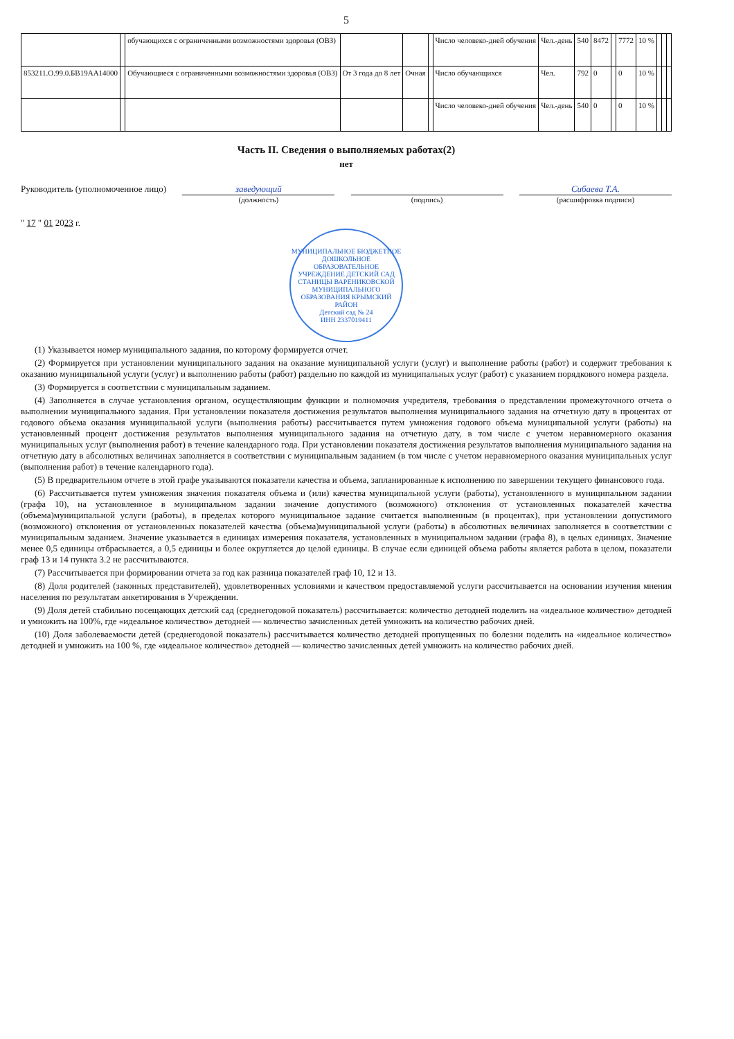5
| | | обучающихся с ограниченными возможностями здоровья (ОВЗ) | | | | Число человеко-дней обучения | Чел.-день | 540 | 8472 | | 7772 | 10 % | | | |
| 853211.О.99.0.БВ19АА14000 | | Обучающиеся с ограниченными возможностями здоровья (ОВЗ) | От 3 года до 8 лет | Очная | | Число обучающихся | Чел. | 792 | 0 | | 0 | 10 % | | | |
| | | | | | | Число человеко-дней обучения | Чел.-день | 540 | 0 | | 0 | 10 % | | | |
Часть II. Сведения о выполняемых работах(2)
нет
Руководитель (уполномоченное лицо)
заведующий
(должность)
(подпись)
Сибаева Т.А.
(расшифровка подписи)
" 17 " 01 2023 г.
МУНИЦИПАЛЬНОЕ БЮДЖЕТНОЕ ДОШКОЛЬНОЕ ОБРАЗОВАТЕЛЬНОЕ УЧРЕЖДЕНИЕ ДЕТСКИЙ САД СТАНИЦЫ ВАРЕНИКОВСКОЙ МУНИЦИПАЛЬНОГО ОБРАЗОВАНИЯ КРЫМСКИЙ РАЙОН
Детский сад № 24
ИНН 2337019411
(1) Указывается номер муниципального задания, по которому формируется отчет.
(2) Формируется при установлении муниципального задания на оказание муниципальной услуги (услуг) и выполнение работы (работ) и содержит требования к оказанию муниципальной услуги (услуг) и выполнению работы (работ) раздельно по каждой из муниципальных услуг (работ) с указанием порядкового номера раздела.
(3) Формируется в соответствии с муниципальным заданием.
(4) Заполняется в случае установления органом, осуществляющим функции и полномочия учредителя, требования о представлении промежуточного отчета о выполнении муниципального задания. При установлении показателя достижения результатов выполнения муниципального задания на отчетную дату в процентах от годового объема оказания муниципальной услуги (выполнения работы) рассчитывается путем умножения годового объема муниципальной услуги (работы) на установленный процент достижения результатов выполнения муниципального задания на отчетную дату, в том числе с учетом неравномерного оказания муниципальных услуг (выполнения работ) в течение календарного года. При установлении показателя достижения результатов выполнения муниципального задания на отчетную дату в абсолютных величинах заполняется в соответствии с муниципальным заданием (в том числе с учетом неравномерного оказания муниципальных услуг (выполнения работ) в течение календарного года).
(5) В предварительном отчете в этой графе указываются показатели качества и объема, запланированные к исполнению по завершении текущего финансового года.
(6) Рассчитывается путем умножения значения показателя объема и (или) качества муниципальной услуги (работы), установленного в муниципальном задании (графа 10), на установленное в муниципальном задании значение допустимого (возможного) отклонения от установленных показателей качества (объема)муниципальной услуги (работы), в пределах которого муниципальное задание считается выполненным (в процентах), при установлении допустимого (возможного) отклонения от установленных показателей качества (объема)муниципальной услуги (работы) в абсолютных величинах заполняется в соответствии с муниципальным заданием. Значение указывается в единицах измерения показателя, установленных в муниципальном задании (графа 8), в целых единицах. Значение менее 0,5 единицы отбрасывается, а 0,5 единицы и более округляется до целой единицы. В случае если единицей объема работы является работа в целом, показатели граф 13 и 14 пункта 3.2 не рассчитываются.
(7) Рассчитывается при формировании отчета за год как разница показателей граф 10, 12 и 13.
(8) Доля родителей (законных представителей), удовлетворенных условиями и качеством предоставляемой услуги рассчитывается на основании изучения мнения населения по результатам анкетирования в Учреждении.
(9) Доля детей стабильно посещающих детский сад (среднегодовой показатель) рассчитывается: количество детодней поделить на «идеальное количество» детодней и умножить на 100%, где «идеальное количество» детодней — количество зачисленных детей умножить на количество рабочих дней.
(10) Доля заболеваемости детей (среднегодовой показатель) рассчитывается количество детодней пропущенных по болезни поделить на «идеальное количество» детодней и умножить на 100 %, где «идеальное количество» детодней — количество зачисленных детей умножить на количество рабочих дней.